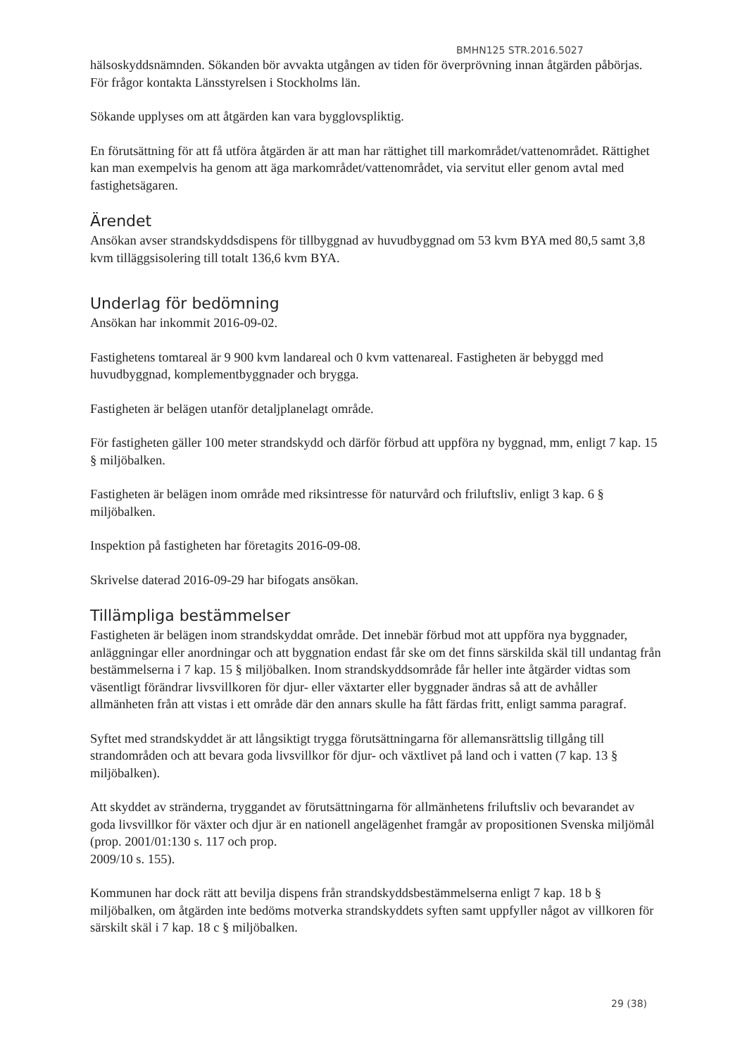BMHN125 STR.2016.5027
hälsoskyddsnämnden. Sökanden bör avvakta utgången av tiden för överprövning innan åtgärden påbörjas. För frågor kontakta Länsstyrelsen i Stockholms län.
Sökande upplyses om att åtgärden kan vara bygglovspliktig.
En förutsättning för att få utföra åtgärden är att man har rättighet till markområdet/vattenområdet. Rättighet kan man exempelvis ha genom att äga markområdet/vattenområdet, via servitut eller genom avtal med fastighetsägaren.
Ärendet
Ansökan avser strandskyddsdispens för tillbyggnad av huvudbyggnad om 53 kvm BYA med 80,5 samt 3,8 kvm tilläggsisolering till totalt 136,6 kvm BYA.
Underlag för bedömning
Ansökan har inkommit 2016-09-02.
Fastighetens tomtareal är 9 900 kvm landareal och 0 kvm vattenareal. Fastigheten är bebyggd med huvudbyggnad, komplementbyggnader och brygga.
Fastigheten är belägen utanför detaljplanelagt område.
För fastigheten gäller 100 meter strandskydd och därför förbud att uppföra ny byggnad, mm, enligt 7 kap. 15 § miljöbalken.
Fastigheten är belägen inom område med riksintresse för naturvård och friluftsliv, enligt 3 kap. 6 § miljöbalken.
Inspektion på fastigheten har företagits 2016-09-08.
Skrivelse daterad 2016-09-29 har bifogats ansökan.
Tillämpliga bestämmelser
Fastigheten är belägen inom strandskyddat område. Det innebär förbud mot att uppföra nya byggnader, anläggningar eller anordningar och att byggnation endast får ske om det finns särskilda skäl till undantag från bestämmelserna i 7 kap. 15 § miljöbalken. Inom strandskyddsområde får heller inte åtgärder vidtas som väsentligt förändrar livsvillkoren för djur- eller växtarter eller byggnader ändras så att de avhåller allmänheten från att vistas i ett område där den annars skulle ha fått färdas fritt, enligt samma paragraf.
Syftet med strandskyddet är att långsiktigt trygga förutsättningarna för allemansrättslig tillgång till strandområden och att bevara goda livsvillkor för djur- och växtlivet på land och i vatten (7 kap. 13 § miljöbalken).
Att skyddet av stränderna, tryggandet av förutsättningarna för allmänhetens friluftsliv och bevarandet av goda livsvillkor för växter och djur är en nationell angelägenhet framgår av propositionen Svenska miljömål (prop. 2001/01:130 s. 117 och prop.
2009/10 s. 155).
Kommunen har dock rätt att bevilja dispens från strandskyddsbestämmelserna enligt 7 kap. 18 b § miljöbalken, om åtgärden inte bedöms motverka strandskyddets syften samt uppfyller något av villkoren för särskilt skäl i 7 kap. 18 c § miljöbalken.
29 (38)